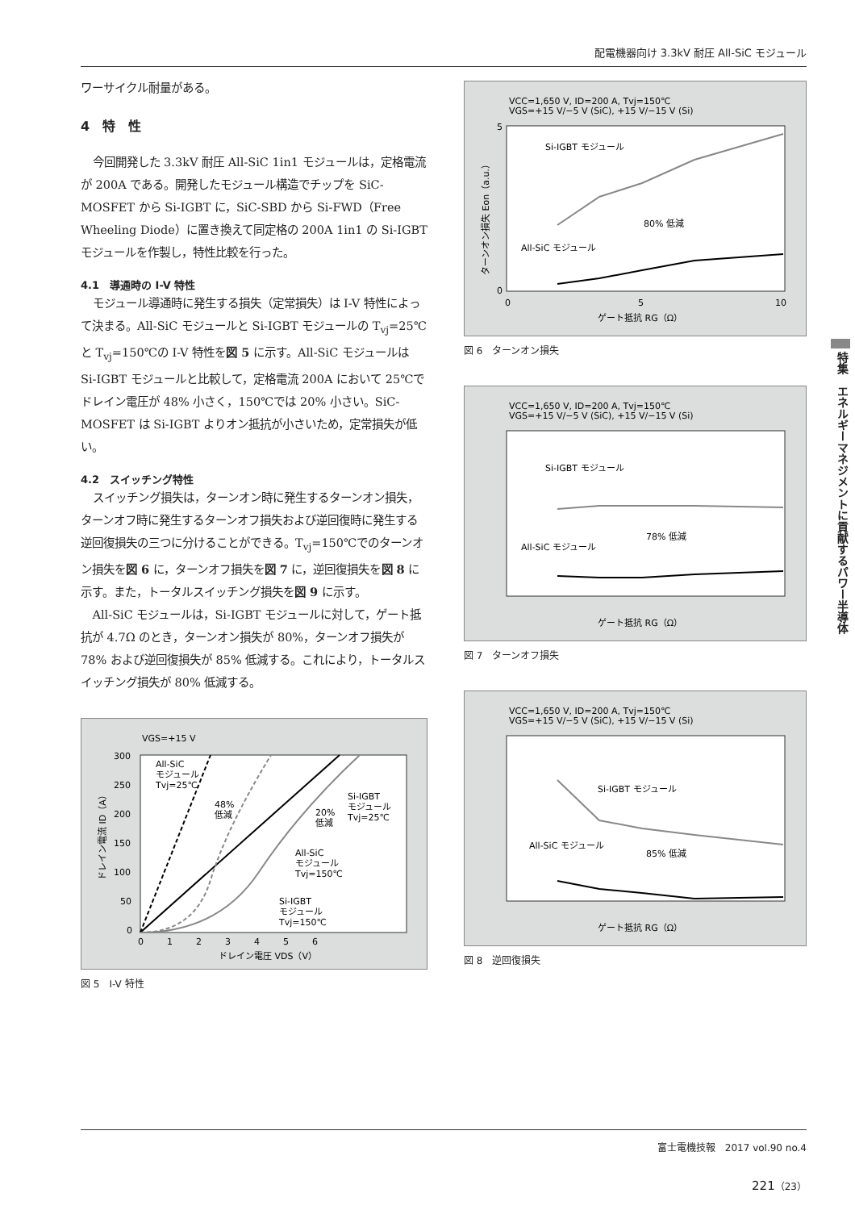配電機器向け 3.3kV 耐圧 All-SiC モジュール
ワーサイクル耐量がある。
4　特　性
今回開発した 3.3kV 耐圧 All-SiC 1in1 モジュールは，定格電流が 200A である。開発したモジュール構造でチップを SiC-MOSFET から Si-IGBT に，SiC-SBD から Si-FWD（Free Wheeling Diode）に置き換えて同定格の 200A 1in1 の Si-IGBT モジュールを作製し，特性比較を行った。
4.1　導通時の I-V 特性
モジュール導通時に発生する損失（定常損失）は I-V 特性によって決まる。All-SiC モジュールと Si-IGBT モジュールの T<sub>vj</sub>=25℃と T<sub>vj</sub>=150℃の I-V 特性を図 5 に示す。All-SiC モジュールは Si-IGBT モジュールと比較して，定格電流 200A において 25℃でドレイン電圧が 48% 小さく，150℃では 20% 小さい。SiC-MOSFET は Si-IGBT よりオン抵抗が小さいため，定常損失が低い。
4.2　スイッチング特性
スイッチング損失は，ターンオン時に発生するターンオン損失，ターンオフ時に発生するターンオフ損失および逆回復時に発生する逆回復損失の三つに分けることができる。T<sub>vj</sub>=150℃でのターンオン損失を図 6 に，ターンオフ損失を図 7 に，逆回復損失を図 8 に示す。また，トータルスイッチング損失を図 9 に示す。
All-SiC モジュールは，Si-IGBT モジュールに対して，ゲート抵抗が 4.7Ω のとき，ターンオン損失が 80%，ターンオフ損失が 78% および逆回復損失が 85% 低減する。これにより，トータルスイッチング損失が 80% 低減する。
VGS=+15 V
300
250
200
150
100
50
0
0 　　 1 　　 2 　　 3 　　 4 　　 5 　　 6
ドレイン電圧 VDS（V）
All-SiC
モジュール
Tvj=25℃
48%
低減
20%
低減
Si-IGBT
モジュール
Tvj=25℃
All-SiC
モジュール
Tvj=150℃
Si-IGBT
モジュール
Tvj=150℃
ドレイン電流 ID（A）
図 5　I-V 特性
VCC=1,650 V, ID=200 A, Tvj=150℃
VGS=+15 V/−5 V (SiC), +15 V/−15 V (Si)
Si-IGBT モジュール
80% 低減
All-SiC モジュール
5
0
0
5
10
ゲート抵抗 RG（Ω）
ターンオン損失 Eon（a.u.）
図 6　ターンオン損失
VCC=1,650 V, ID=200 A, Tvj=150℃
VGS=+15 V/−5 V (SiC), +15 V/−15 V (Si)
Si-IGBT モジュール
78% 低減
All-SiC モジュール
ゲート抵抗 RG（Ω）
図 7　ターンオフ損失
VCC=1,650 V, ID=200 A, Tvj=150℃
VGS=+15 V/−5 V (SiC), +15 V/−15 V (Si)
Si-IGBT モジュール
85% 低減
All-SiC モジュール
ゲート抵抗 RG（Ω）
図 8　逆回復損失
特集　エネルギーマネジメントに貢献するパワー半導体
富士電機技報　2017 vol.90 no.4
221（23）